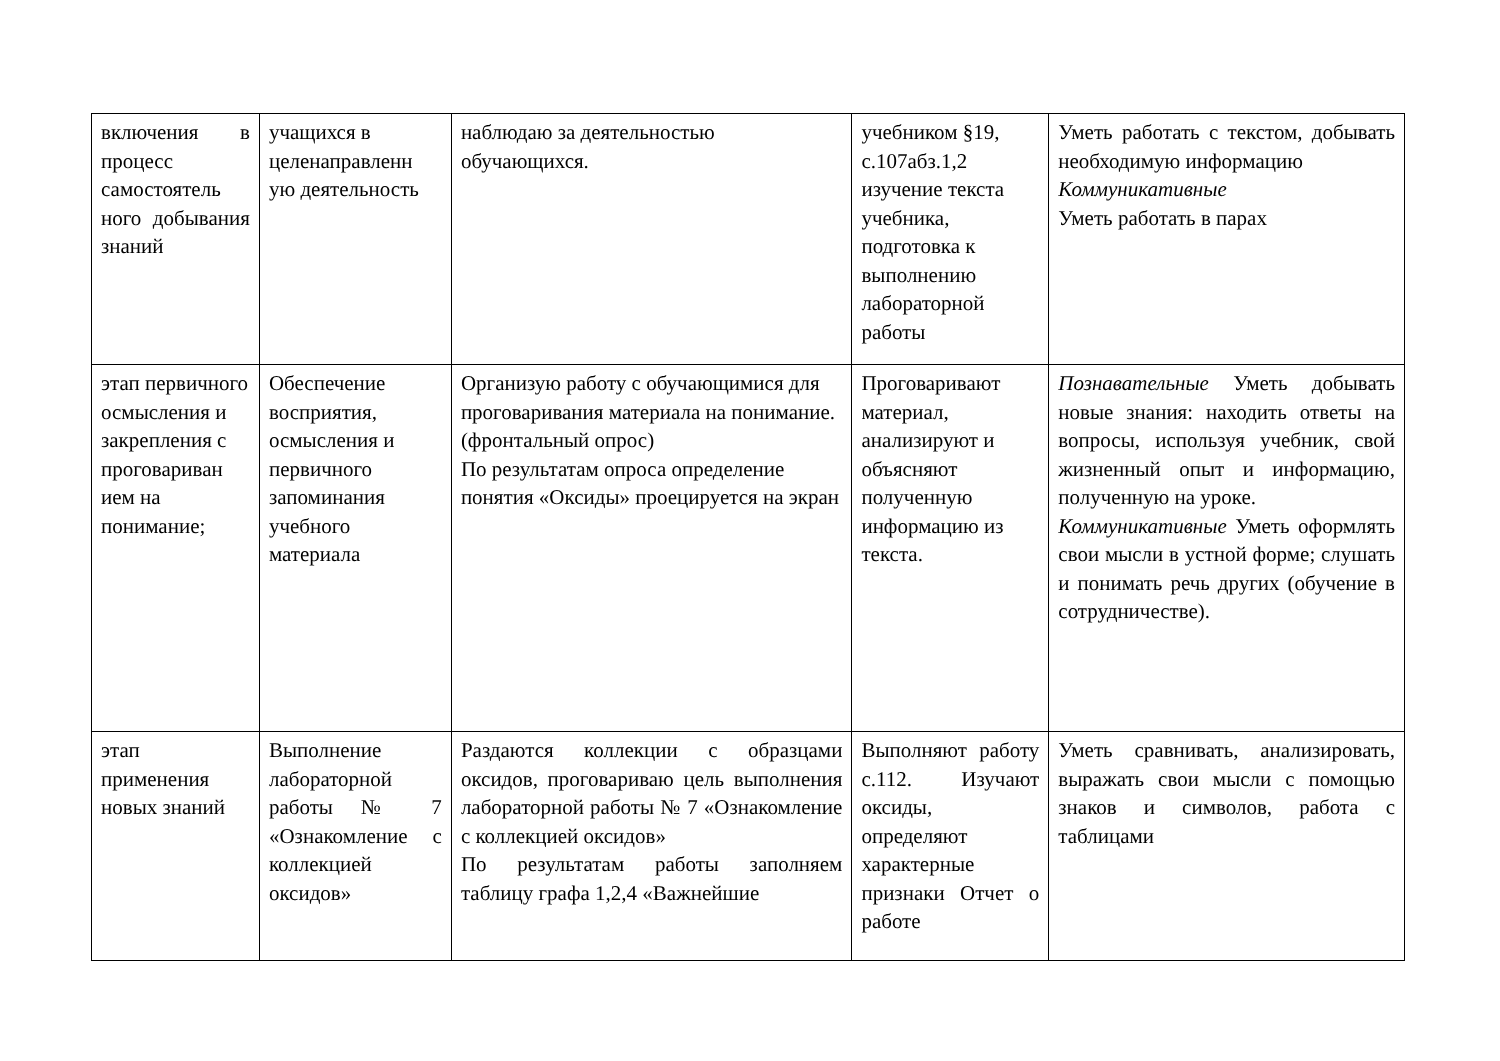| включения в процесс самостоятель ного добывания знаний | учащихся в целенаправленн ую деятельность | наблюдаю за деятельностью обучающихся. | учебником §19, с.107абз.1,2 изучение текста учебника, подготовка к выполнению лабораторной работы | Уметь работать с текстом, добывать необходимую информацию Коммуникативные Уметь работать в парах |
| этап первичного осмысления и закрепления с проговариван ием на понимание; | Обеспечение восприятия, осмысления и первичного запоминания учебного материала | Организую работу с обучающимися для проговаривания материала на понимание. (фронтальный опрос) По результатам опроса определение понятия «Оксиды» проецируется на экран | Проговаривают материал, анализируют и объясняют полученную информацию из текста. | Познавательные Уметь добывать новые знания: находить ответы на вопросы, используя учебник, свой жизненный опыт и информацию, полученную на уроке. Коммуникативные Уметь оформлять свои мысли в устной форме; слушать и понимать речь других (обучение в сотрудничестве). |
| этап применения новых знаний | Выполнение лабораторной работы № 7 «Ознакомление с коллекцией оксидов» | Раздаются коллекции с образцами оксидов, проговариваю цель выполнения лабораторной работы № 7 «Ознакомление с коллекцией оксидов» По результатам работы заполняем таблицу графа 1,2,4 «Важнейшие | Выполняют работу с.112. Изучают оксиды, определяют характерные признаки Отчет о работе | Уметь сравнивать, анализировать, выражать свои мысли с помощью знаков и символов, работа с таблицами |